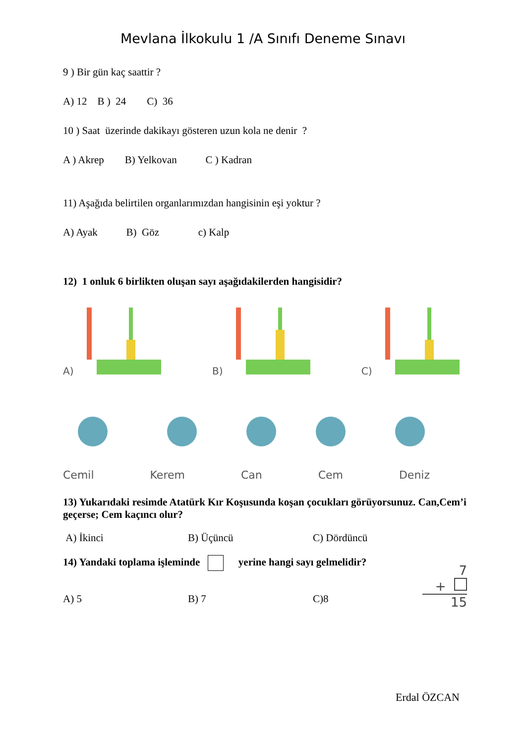Mevlana İlkokulu 1 /A Sınıfı Deneme Sınavı
9 ) Bir gün kaç saattir ?
A) 12 B ) 24 C) 36
10 ) Saat üzerinde dakikayı gösteren uzun kola ne denir ?
A ) Akrep B) Yelkovan C ) Kadran
11) Aşağıda belirtilen organlarımızdan hangisinin eşi yoktur ?
A) Ayak B) Göz c) Kalp
12) 1 onluk 6 birlikten oluşan sayı aşağıdakilerden hangisidir?
A) B) C)
Cemil Kerem Can Cem Deniz
13) Yukarıdaki resimde Atatürk Kır Koşusunda koşan çocukları görüyorsunuz. Can,Cem’i geçerse; Cem kaçıncı olur?
A) İkinci B) Üçüncü C) Dördüncü
14) Yandaki toplama işleminde yerine hangi sayı gelmelidir?
A) 5 B) 7 C)8
7
+
15
Erdal ÖZCAN